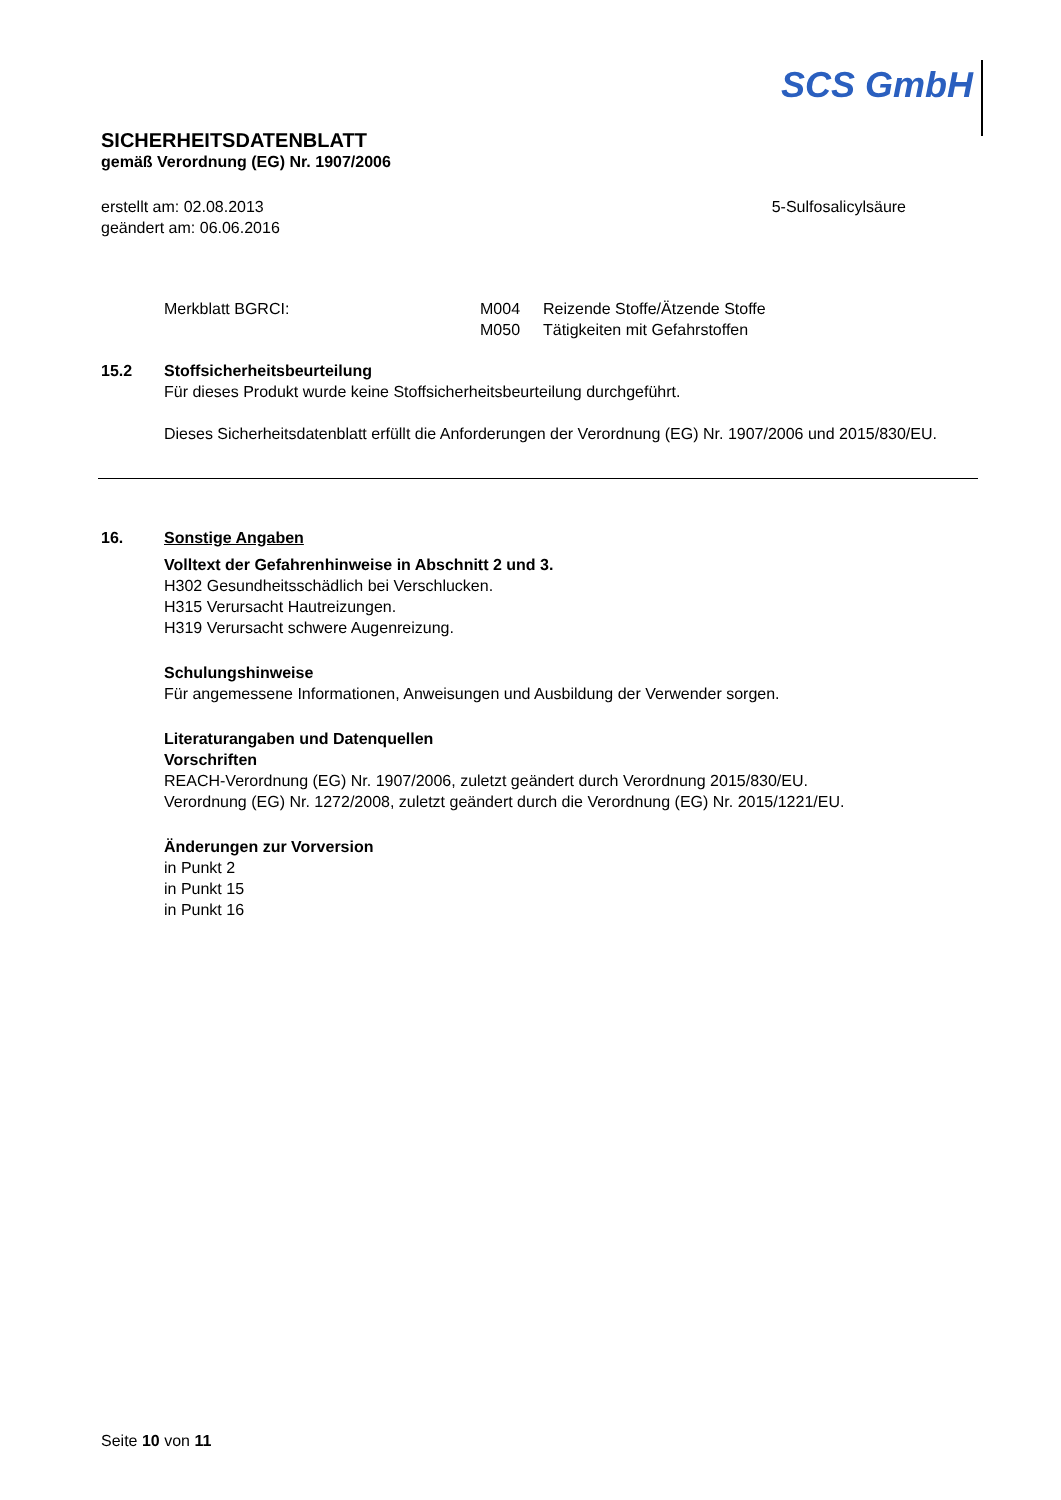SCS GmbH
SICHERHEITSDATENBLATT
gemäß Verordnung (EG) Nr. 1907/2006
erstellt am: 02.08.2013
geändert am: 06.06.2016
5-Sulfosalicylsäure
Merkblatt BGRCI: M004 Reizende Stoffe/Ätzende Stoffe
M050 Tätigkeiten mit Gefahrstoffen
15.2 Stoffsicherheitsbeurteilung
Für dieses Produkt wurde keine Stoffsicherheitsbeurteilung durchgeführt.
Dieses Sicherheitsdatenblatt erfüllt die Anforderungen der Verordnung (EG) Nr. 1907/2006 und 2015/830/EU.
16. Sonstige Angaben
Volltext der Gefahrenhinweise in Abschnitt 2 und 3.
H302 Gesundheitsschädlich bei Verschlucken.
H315 Verursacht Hautreizungen.
H319 Verursacht schwere Augenreizung.
Schulungshinweise
Für angemessene Informationen, Anweisungen und Ausbildung der Verwender sorgen.
Literaturangaben und Datenquellen
Vorschriften
REACH-Verordnung (EG) Nr. 1907/2006, zuletzt geändert durch Verordnung 2015/830/EU.
Verordnung (EG) Nr. 1272/2008, zuletzt geändert durch die Verordnung (EG) Nr. 2015/1221/EU.
Änderungen zur Vorversion
in Punkt 2
in Punkt 15
in Punkt 16
Seite 10 von 11